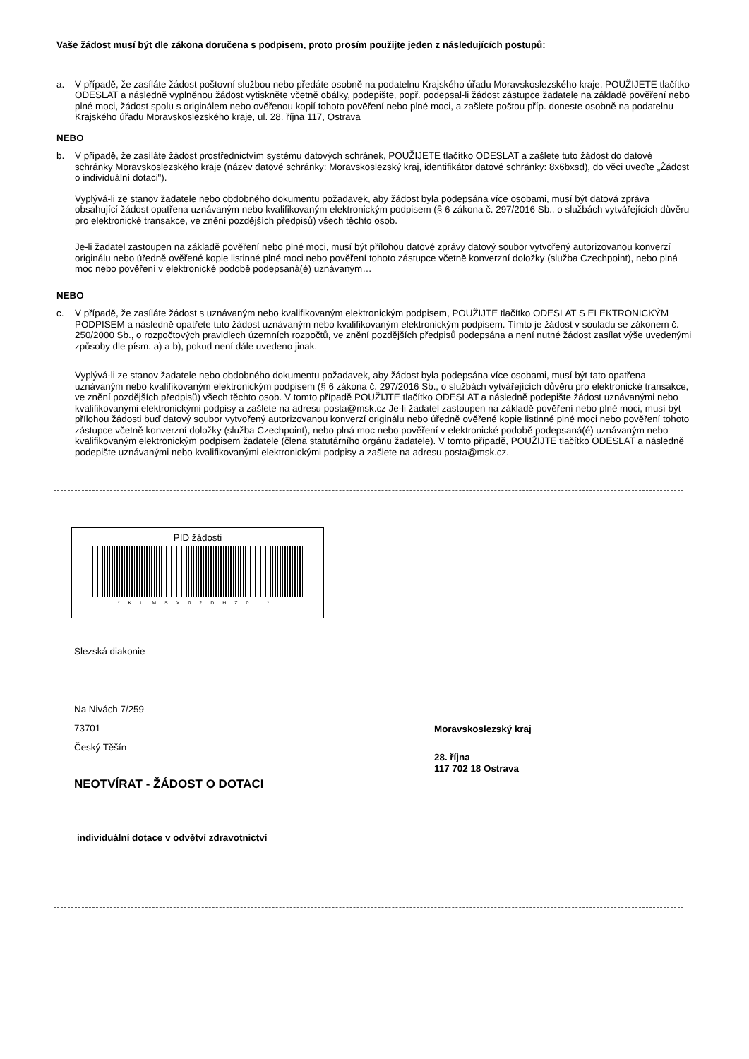Vaše žádost musí být dle zákona doručena s podpisem, proto prosím použijte jeden z následujících postupů:
a. V případě, že zasíláte žádost poštovní službou nebo předáte osobně na podatelnu Krajského úřadu Moravskoslezského kraje, POUŽIJETE tlačítko ODESLAT a následně vyplněnou žádost vytiskněte včetně obálky, podepište, popř. podepsal-li žádost zástupce žadatele na základě pověření nebo plné moci, žádost spolu s originálem nebo ověřenou kopií tohoto pověření nebo plné moci, a zašlete poštou příp. doneste osobně na podatelnu Krajského úřadu Moravskoslezského kraje, ul. 28. října 117, Ostrava
NEBO
b. V případě, že zasíláte žádost prostřednictvím systému datových schránek, POUŽIJETE tlačítko ODESLAT a zašlete tuto žádost do datové schránky Moravskoslezského kraje (název datové schránky: Moravskoslezský kraj, identifikátor datové schránky: 8x6bxsd), do věci uveďte „Žádost o individuální dotaci").
Vyplývá-li ze stanov žadatele nebo obdobného dokumentu požadavek, aby žádost byla podepsána více osobami, musí být datová zpráva obsahující žádost opatřena uznávaným nebo kvalifikovaným elektronickým podpisem (§ 6 zákona č. 297/2016 Sb., o službách vytvářejících důvěru pro elektronické transakce, ve znění pozdějších předpisů) všech těchto osob.
Je-li žadatel zastoupen na základě pověření nebo plné moci, musí být přílohou datové zprávy datový soubor vytvořený autorizovanou konverzí originálu nebo úředně ověřené kopie listinné plné moci nebo pověření tohoto zástupce včetně konverzní doložky (služba Czechpoint), nebo plná moc nebo pověření v elektronické podobě podepsaná(é) uznávaným…
NEBO
c. V případě, že zasíláte žádost s uznávaným nebo kvalifikovaným elektronickým podpisem, POUŽIJTE tlačítko ODESLAT S ELEKTRONICKÝM PODPISEM a následně opatřete tuto žádost uznávaným nebo kvalifikovaným elektronickým podpisem. Tímto je žádost v souladu se zákonem č. 250/2000 Sb., o rozpočtových pravidlech územních rozpočtů, ve znění pozdějších předpisů podepsána a není nutné žádost zasílat výše uvedenými způsoby dle písm. a) a b), pokud není dále uvedeno jinak.
Vyplývá-li ze stanov žadatele nebo obdobného dokumentu požadavek, aby žádost byla podepsána více osobami, musí být tato opatřena uznávaným nebo kvalifikovaným elektronickým podpisem (§ 6 zákona č. 297/2016 Sb., o službách vytvářejících důvěru pro elektronické transakce, ve znění pozdějších předpisů) všech těchto osob. V tomto případě POUŽIJTE tlačítko ODESLAT a následně podepište žádost uznávanými nebo kvalifikovanými elektronickými podpisy a zašlete na adresu posta@msk.cz Je-li žadatel zastoupen na základě pověření nebo plné moci, musí být přílohou žádosti buď datový soubor vytvořený autorizovanou konverzí originálu nebo úředně ověřené kopie listinné plné moci nebo pověření tohoto zástupce včetně konverzní doložky (služba Czechpoint), nebo plná moc nebo pověření v elektronické podobě podepsaná(é) uznávaným nebo kvalifikovaným elektronickým podpisem žadatele (člena statutárního orgánu žadatele). V tomto případě, POUŽIJTE tlačítko ODESLAT a následně podepište uznávanými nebo kvalifikovanými elektronickými podpisy a zašlete na adresu posta@msk.cz.
PID žádosti
*KUMSX02DHZ0I*
Slezská diakonie
Na Nivách 7/259
73701
Český Těšín
Moravskoslezský kraj
28. října
117 702 18 Ostrava
NEOTVÍRAT - ŽÁDOST O DOTACI
individuální dotace v odvětví zdravotnictví